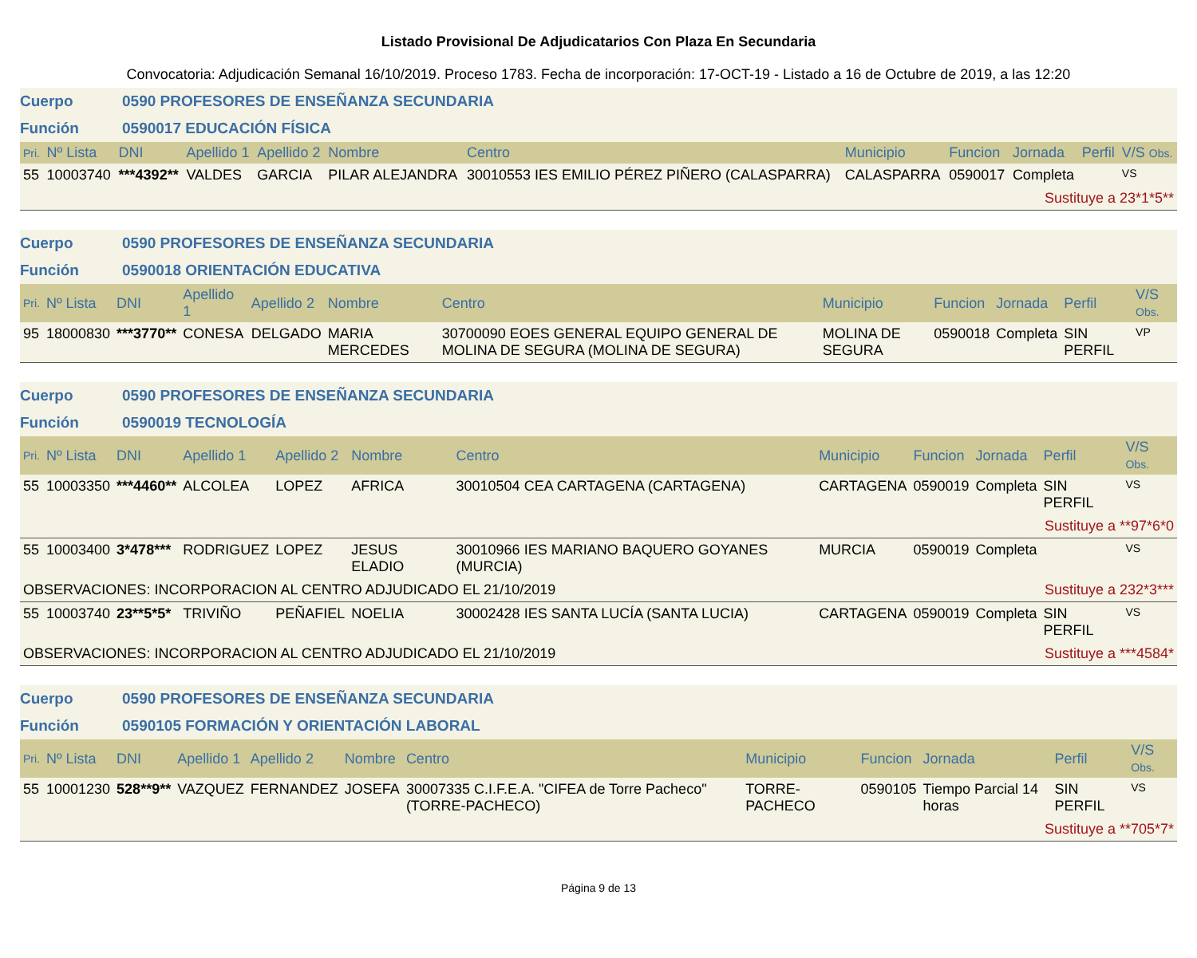Listado Provisional De Adjudicatarios Con Plaza En Secundaria
Convocatoria: Adjudicación Semanal 16/10/2019. Proceso 1783. Fecha de incorporación: 17-OCT-19 - Listado a 16 de Octubre de 2019, a las 12:20
Cuerpo 0590 PROFESORES DE ENSEÑANZA SECUNDARIA
Función 0590017 EDUCACIÓN FÍSICA
| Pri. | Nº Lista | DNI | Apellido 1 | Apellido 2 | Nombre | Centro | Municipio | Funcion | Jornada | Perfil | V/S Obs. |
| --- | --- | --- | --- | --- | --- | --- | --- | --- | --- | --- | --- |
| 55 | 10003740 | ***4392** | VALDES | GARCIA | PILAR ALEJANDRA | 30010553 IES EMILIO PÉREZ PIÑERO (CALASPARRA) | CALASPARRA | 0590017 | Completa | | VS |
| Sustituye a 23*1*5** | | | | | | | | | | | |
Cuerpo 0590 PROFESORES DE ENSEÑANZA SECUNDARIA
Función 0590018 ORIENTACIÓN EDUCATIVA
| Pri. | Nº Lista | DNI | Apellido 1 | Apellido 2 | Nombre | Centro | Municipio | Funcion | Jornada | Perfil | V/S Obs. |
| --- | --- | --- | --- | --- | --- | --- | --- | --- | --- | --- | --- |
| 95 | 18000830 | ***3770** | CONESA | DELGADO | MARIA MERCEDES | 30700090 EOES GENERAL EQUIPO GENERAL DE MOLINA DE SEGURA (MOLINA DE SEGURA) | MOLINA DE SEGURA | 0590018 | Completa | SIN PERFIL | VP |
Cuerpo 0590 PROFESORES DE ENSEÑANZA SECUNDARIA
Función 0590019 TECNOLOGÍA
| Pri. | Nº Lista | DNI | Apellido 1 | Apellido 2 | Nombre | Centro | Municipio | Funcion | Jornada | Perfil | V/S Obs. |
| --- | --- | --- | --- | --- | --- | --- | --- | --- | --- | --- | --- |
| 55 | 10003350 | ***4460** | ALCOLEA | LOPEZ | AFRICA | 30010504 CEA CARTAGENA (CARTAGENA) | CARTAGENA | 0590019 | Completa | SIN PERFIL | VS |
| Sustituye a **97*6*0 | | | | | | | | | | | |
| 55 | 10003400 | 3*478*** | RODRIGUEZ | LOPEZ | JESUS ELADIO | 30010966 IES MARIANO BAQUERO GOYANES (MURCIA) | MURCIA | 0590019 | Completa | | VS |
| OBSERVACIONES: INCORPORACION AL CENTRO ADJUDICADO EL 21/10/2019 | | | | | | | | Sustituye a 232*3*** | | | |
| 55 | 10003740 | 23**5*5* | TRIVIÑO | PEÑAFIEL | NOELIA | 30002428 IES SANTA LUCÍA (SANTA LUCIA) | CARTAGENA | 0590019 | Completa | SIN PERFIL | VS |
| OBSERVACIONES: INCORPORACION AL CENTRO ADJUDICADO EL 21/10/2019 | | | | | | | | Sustituye a ***4584* | | | |
Cuerpo 0590 PROFESORES DE ENSEÑANZA SECUNDARIA
Función 0590105 FORMACIÓN Y ORIENTACIÓN LABORAL
| Pri. | Nº Lista | DNI | Apellido 1 | Apellido 2 | Nombre | Centro | Municipio | Funcion | Jornada | Perfil | V/S Obs. |
| --- | --- | --- | --- | --- | --- | --- | --- | --- | --- | --- | --- |
| 55 | 10001230 | 528**9** | VAZQUEZ | FERNANDEZ | JOSEFA | 30007335 C.I.F.E.A. "CIFEA de Torre Pacheco" (TORRE-PACHECO) | TORRE-PACHECO | 0590105 | Tiempo Parcial 14 horas | SIN PERFIL | VS |
| Sustituye a **705*7* | | | | | | | | | | | |
Página 9 de 13